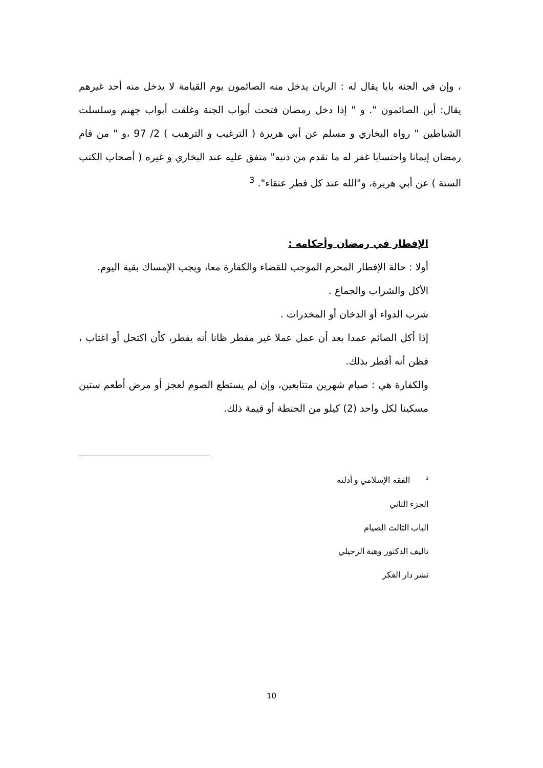، وإن في الجنة بابا يقال له : الريان يدخل منه الصائمون يوم القيامة لا يدخل منه أحد غيرهم يقال: أين الصائمون ". و " إذا دخل رمضان فتحت أبواب الجنة وغلقت أبواب جهنم وسلسلت الشياطين " رواه البخاري و مسلم عن أبي هريرة ( الترغيب و الترهيب ) 2/ 97 ،و " من قام رمضان إيمانا واحتسابا غفر له ما تقدم من ذنبه" متفق عليه عند البخاري و غيره ( أصحاب الكتب الستة ) عن أبي هريرة، و"الله عند كل فطر عتقاء". <sup>3</sup>
الإفطار في رمضان وأحكامه :
أولا : حالة الإفطار المحرم الموجب للقضاء والكفارة معا، ويجب الإمساك بقية اليوم.
الأكل والشراب والجماع .
شرب الدواء أو الدخان أو المخدرات .
إذا أكل الصائم عمدا بعد أن عمل عملا غير مفطر ظانا أنه يفطر، كأن اكتحل أو اغتاب ، فظن أنه أفطر بذلك.
والكفارة هي : صيام شهرين متتابعين، وإن لم يستطع الصوم لعجز أو مرض أطعم ستين مسكينا لكل واحد (2) كيلو من الحنطة أو قيمة ذلك.
<sup>3</sup> الفقه الإسلامي و أدلته
الجزء الثاني
الباب الثالث الصيام
تاليف الدكتور وهبة الزحيلي
نشر دار الفكر
10